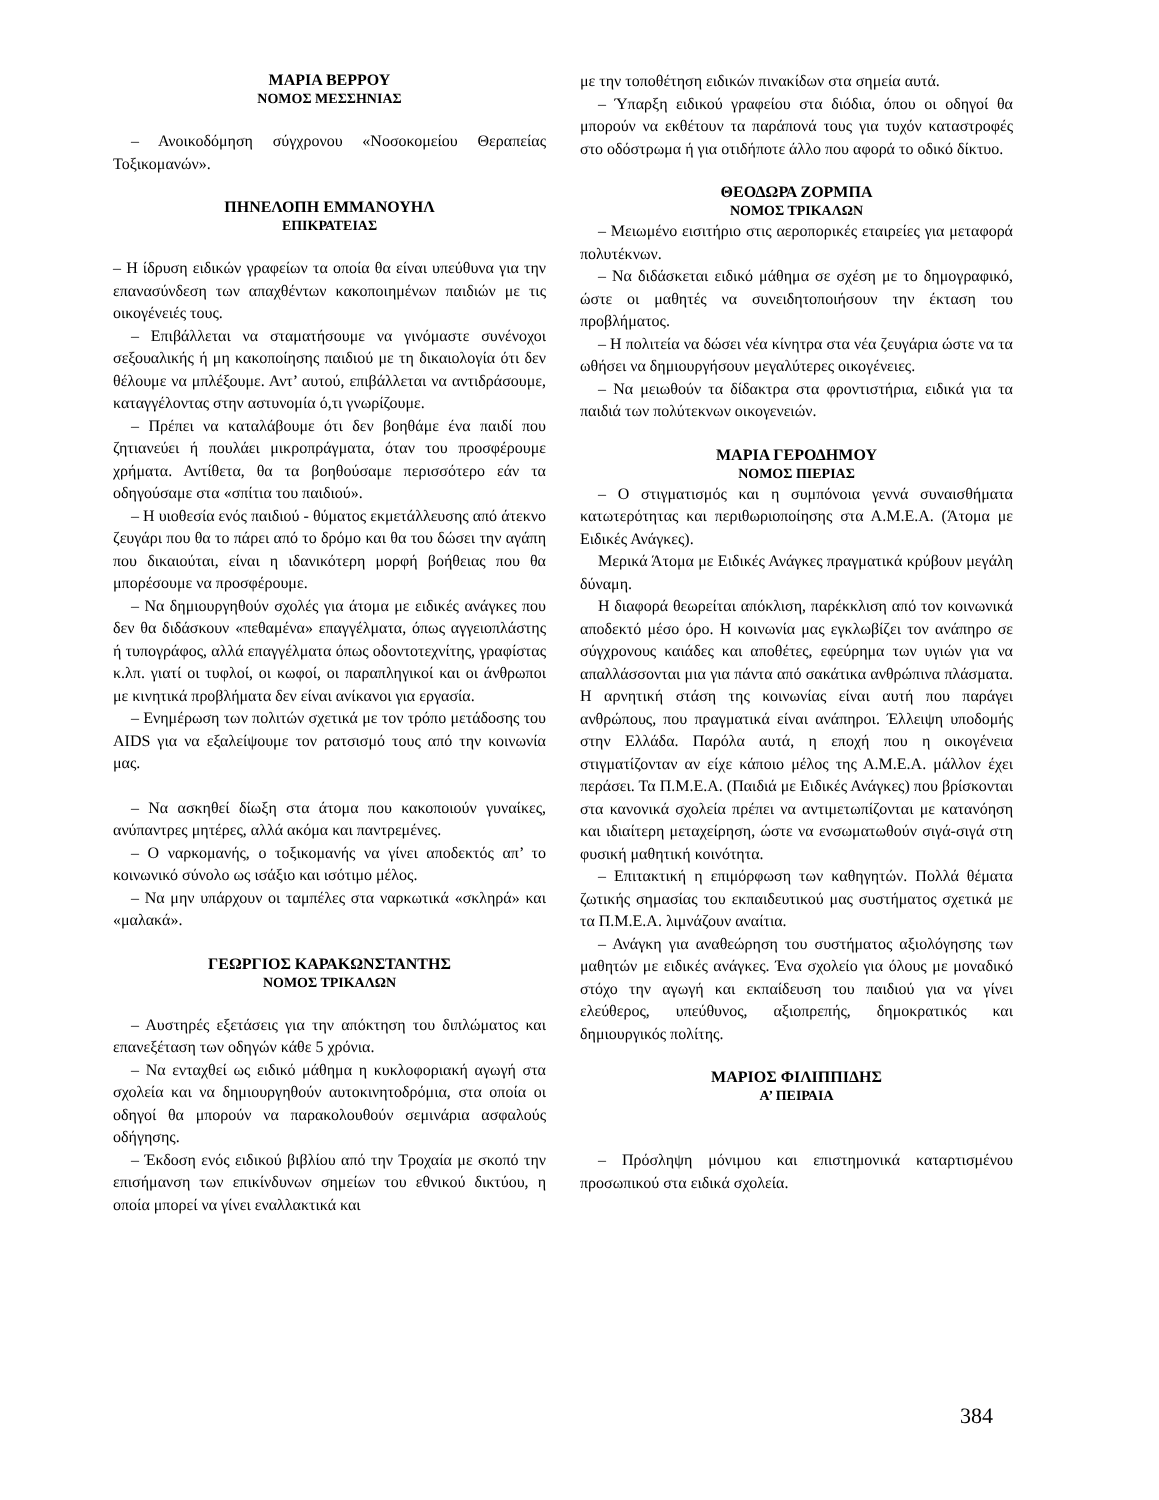ΜΑΡΙΑ ΒΕΡΡΟΥ
ΝΟΜΟΣ ΜΕΣΣΗΝΙΑΣ
– Ανοικοδόμηση σύγχρονου «Νοσοκομείου Θεραπείας Τοξικομανών».
ΠΗΝΕΛΟΠΗ ΕΜΜΑΝΟΥΗΛ
ΕΠΙΚΡΑΤΕΙΑΣ
– Η ίδρυση ειδικών γραφείων τα οποία θα είναι υπεύθυνα για την επανασύνδεση των απαχθέντων κακοποιημένων παιδιών με τις οικογένειές τους.
– Επιβάλλεται να σταματήσουμε να γινόμαστε συνένοχοι σεξουαλικής ή μη κακοποίησης παιδιού με τη δικαιολογία ότι δεν θέλουμε να μπλέξουμε. Αντ’ αυτού, επιβάλλεται να αντιδράσουμε, καταγγέλοντας στην αστυνομία ό,τι γνωρίζουμε.
– Πρέπει να καταλάβουμε ότι δεν βοηθάμε ένα παιδί που ζητιανεύει ή πουλάει μικροπράγματα, όταν του προσφέρουμε χρήματα. Αντίθετα, θα τα βοηθούσαμε περισσότερο εάν τα οδηγούσαμε στα «σπίτια του παιδιού».
– Η υιοθεσία ενός παιδιού - θύματος εκμετάλλευσης από άτεκνο ζευγάρι που θα το πάρει από το δρόμο και θα του δώσει την αγάπη που δικαιούται, είναι η ιδανικότερη μορφή βοήθειας που θα μπορέσουμε να προσφέρουμε.
– Να δημιουργηθούν σχολές για άτομα με ειδικές ανάγκες που δεν θα διδάσκουν «πεθαμένα» επαγγέλματα, όπως αγγειοπλάστης ή τυπογράφος, αλλά επαγγέλματα όπως οδοντοτεχνίτης, γραφίστας κ.λπ. γιατί οι τυφλοί, οι κωφοί, οι παραπληγικοί και οι άνθρωποι με κινητικά προβλήματα δεν είναι ανίκανοι για εργασία.
– Ενημέρωση των πολιτών σχετικά με τον τρόπο μετάδοσης του AIDS για να εξαλείψουμε τον ρατσισμό τους από την κοινωνία μας.
– Να ασκηθεί δίωξη στα άτομα που κακοποιούν γυναίκες, ανύπαντρες μητέρες, αλλά ακόμα και παντρεμένες.
– Ο ναρκομανής, ο τοξικομανής να γίνει αποδεκτός απ’ το κοινωνικό σύνολο ως ισάξιο και ισότιμο μέλος.
– Να μην υπάρχουν οι ταμπέλες στα ναρκωτικά «σκληρά» και «μαλακά».
ΓΕΩΡΓΙΟΣ ΚΑΡΑΚΩΝΣΤΑΝΤΗΣ
ΝΟΜΟΣ ΤΡΙΚΑΛΩΝ
– Αυστηρές εξετάσεις για την απόκτηση του διπλώματος και επανεξέταση των οδηγών κάθε 5 χρόνια.
– Να ενταχθεί ως ειδικό μάθημα η κυκλοφοριακή αγωγή στα σχολεία και να δημιουργηθούν αυτοκινητοδρόμια, στα οποία οι οδηγοί θα μπορούν να παρακολουθούν σεμινάρια ασφαλούς οδήγησης.
– Έκδοση ενός ειδικού βιβλίου από την Τροχαία με σκοπό την επισήμανση των επικίνδυνων σημείων του εθνικού δικτύου, η οποία μπορεί να γίνει εναλλακτικά και
με την τοποθέτηση ειδικών πινακίδων στα σημεία αυτά.
– Ύπαρξη ειδικού γραφείου στα διόδια, όπου οι οδηγοί θα μπορούν να εκθέτουν τα παράπονά τους για τυχόν καταστροφές στο οδόστρωμα ή για οτιδήποτε άλλο που αφορά το οδικό δίκτυο.
ΘΕΟΔΩΡΑ ΖΟΡΜΠΑ
ΝΟΜΟΣ ΤΡΙΚΑΛΩΝ
– Μειωμένο εισιτήριο στις αεροπορικές εταιρείες για μεταφορά πολυτέκνων.
– Να διδάσκεται ειδικό μάθημα σε σχέση με το δημογραφικό, ώστε οι μαθητές να συνειδητοποιήσουν την έκταση του προβλήματος.
– Η πολιτεία να δώσει νέα κίνητρα στα νέα ζευγάρια ώστε να τα ωθήσει να δημιουργήσουν μεγαλύτερες οικογένειες.
– Να μειωθούν τα δίδακτρα στα φροντιστήρια, ειδικά για τα παιδιά των πολύτεκνων οικογενειών.
ΜΑΡΙΑ ΓΕΡΟΔΗΜΟΥ
ΝΟΜΟΣ ΠΙΕΡΙΑΣ
– Ο στιγματισμός και η συμπόνοια γεννά συναισθήματα κατωτερότητας και περιθωριοποίησης στα Α.Μ.Ε.Α. (Άτομα με Ειδικές Ανάγκες).
Μερικά Άτομα με Ειδικές Ανάγκες πραγματικά κρύβουν μεγάλη δύναμη.
Η διαφορά θεωρείται απόκλιση, παρέκκλιση από τον κοινωνικά αποδεκτό μέσο όρο. Η κοινωνία μας εγκλωβίζει τον ανάπηρο σε σύγχρονους καιάδες και αποθέτες, εφεύρημα των υγιών για να απαλλάσσονται μια για πάντα από σακάτικα ανθρώπινα πλάσματα. Η αρνητική στάση της κοινωνίας είναι αυτή που παράγει ανθρώπους, που πραγματικά είναι ανάπηροι. Έλλειψη υποδομής στην Ελλάδα. Παρόλα αυτά, η εποχή που η οικογένεια στιγματίζονταν αν είχε κάποιο μέλος της Α.Μ.Ε.Α. μάλλον έχει περάσει. Τα Π.Μ.Ε.Α. (Παιδιά με Ειδικές Ανάγκες) που βρίσκονται στα κανονικά σχολεία πρέπει να αντιμετωπίζονται με κατανόηση και ιδιαίτερη μεταχείρηση, ώστε να ενσωματωθούν σιγά-σιγά στη φυσική μαθητική κοινότητα.
– Επιτακτική η επιμόρφωση των καθηγητών. Πολλά θέματα ζωτικής σημασίας του εκπαιδευτικού μας συστήματος σχετικά με τα Π.Μ.Ε.Α. λιμνάζουν αναίτια.
– Ανάγκη για αναθεώρηση του συστήματος αξιολόγησης των μαθητών με ειδικές ανάγκες. Ένα σχολείο για όλους με μοναδικό στόχο την αγωγή και εκπαίδευση του παιδιού για να γίνει ελεύθερος, υπεύθυνος, αξιοπρεπής, δημοκρατικός και δημιουργικός πολίτης.
ΜΑΡΙΟΣ ΦΙΛΙΠΠΙΔΗΣ
Α’ ΠΕΙΡΑΙΑ
– Πρόσληψη μόνιμου και επιστημονικά καταρτισμένου προσωπικού στα ειδικά σχολεία.
384